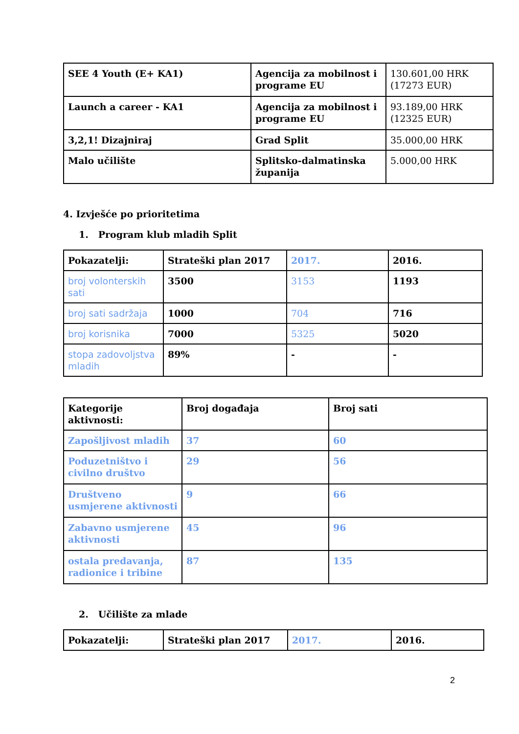| SEE 4 Youth (E+ KA1) | Agencija za mobilnost i programe EU | 130.601,00 HRK (17273 EUR) |
| Launch a career - KA1 | Agencija za mobilnost i programe EU | 93.189,00 HRK (12325 EUR) |
| 3,2,1! Dizajniraj | Grad Split | 35.000,00 HRK |
| Malo učilište | Splitsko-dalmatinska županija | 5.000,00 HRK |
4. Izvješće po prioritetima
1. Program klub mladih Split
| Pokazatelji: | Strateški plan 2017 | 2017. | 2016. |
| broj volonterskih sati | 3500 | 3153 | 1193 |
| broj sati sadržaja | 1000 | 704 | 716 |
| broj korisnika | 7000 | 5325 | 5020 |
| stopa zadovoljstva mladih | 89% | - | - |
| Kategorije aktivnosti: | Broj događaja | Broj sati |
| Zapošljivost mladih | 37 | 60 |
| Poduzetništvo i civilno društvo | 29 | 56 |
| Društveno usmjerene aktivnosti | 9 | 66 |
| Zabavno usmjerene aktivnosti | 45 | 96 |
| ostala predavanja, radionice i tribine | 87 | 135 |
2. Učilište za mlade
| Pokazatelji: | Strateški plan 2017 | 2017. | 2016. |
2